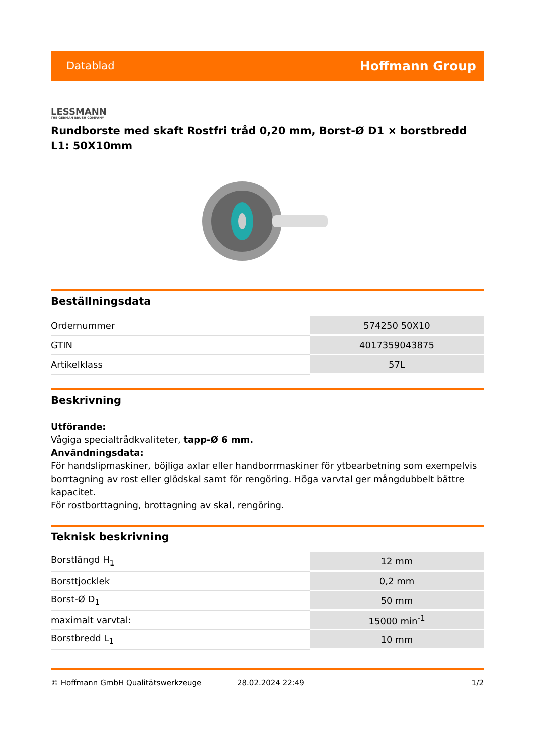Datablad Hoffmann Group
LESSMANN
THE GERMAN BRUSH COMPANY
Rundborste med skaft Rostfri tråd 0,20 mm, Borst-Ø D1 × borstbredd L1: 50X10mm
Beställningsdata
| Ordernummer | 574250 50X10 |
| GTIN | 4017359043875 |
| Artikelklass | 57L |
Beskrivning
Utförande:
Vågiga specialtrådkvaliteter, tapp-Ø 6 mm.
Användningsdata:
För handslipmaskiner, böjliga axlar eller handborrmaskiner för ytbearbetning som exempelvis borrtagning av rost eller glödskal samt för rengöring. Höga varvtal ger mångdubbelt bättre kapacitet.
För rostborttagning, brottagning av skal, rengöring.
Teknisk beskrivning
| Borstlängd H<sub>1</sub> | 12 mm |
| Borsttjocklek | 0,2 mm |
| Borst-Ø D<sub>1</sub> | 50 mm |
| maximalt varvtal: | 15000 min<sup>-1</sup> |
| Borstbredd L<sub>1</sub> | 10 mm |
© Hoffmann GmbH Qualitätswerkzeuge 28.02.2024 22:49 1/2